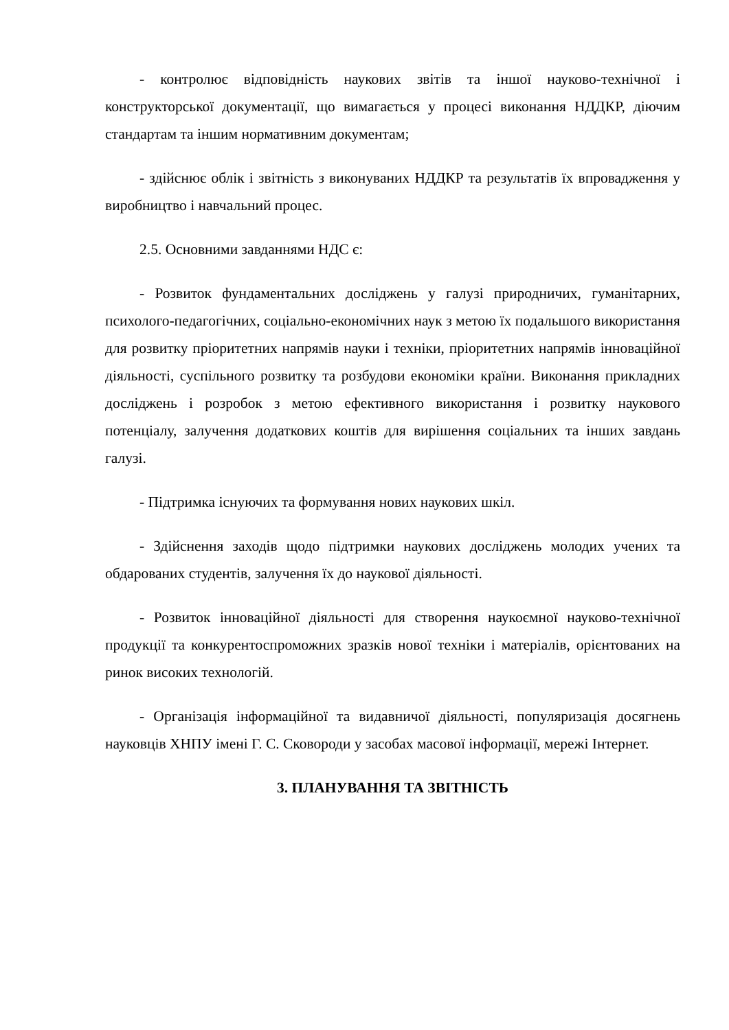- контролює відповідність наукових звітів та іншої науково-технічної і конструкторської документації, що вимагається у процесі виконання НДДКР, діючим стандартам та іншим нормативним документам;
- здійснює облік і звітність з виконуваних НДДКР та результатів їх впровадження у виробництво і навчальний процес.
2.5. Основними завданнями НДС є:
- Розвиток фундаментальних досліджень у галузі природничих, гуманітарних, психолого-педагогічних, соціально-економічних наук з метою їх подальшого використання для розвитку пріоритетних напрямів науки і техніки, пріоритетних напрямів інноваційної діяльності, суспільного розвитку та розбудови економіки країни. Виконання прикладних досліджень і розробок з метою ефективного використання і розвитку наукового потенціалу, залучення додаткових коштів для вирішення соціальних та інших завдань галузі.
- Підтримка існуючих та формування нових наукових шкіл.
- Здійснення заходів щодо підтримки наукових досліджень молодих учених та обдарованих студентів, залучення їх до наукової діяльності.
- Розвиток інноваційної діяльності для створення наукоємної науково-технічної продукції та конкурентоспроможних зразків нової техніки і матеріалів, орієнтованих на ринок високих технологій.
- Організація інформаційної та видавничої діяльності, популяризація досягнень науковців ХНПУ імені Г. С. Сковороди у засобах масової інформації, мережі Інтернет.
3. ПЛАНУВАННЯ ТА ЗВІТНІСТЬ